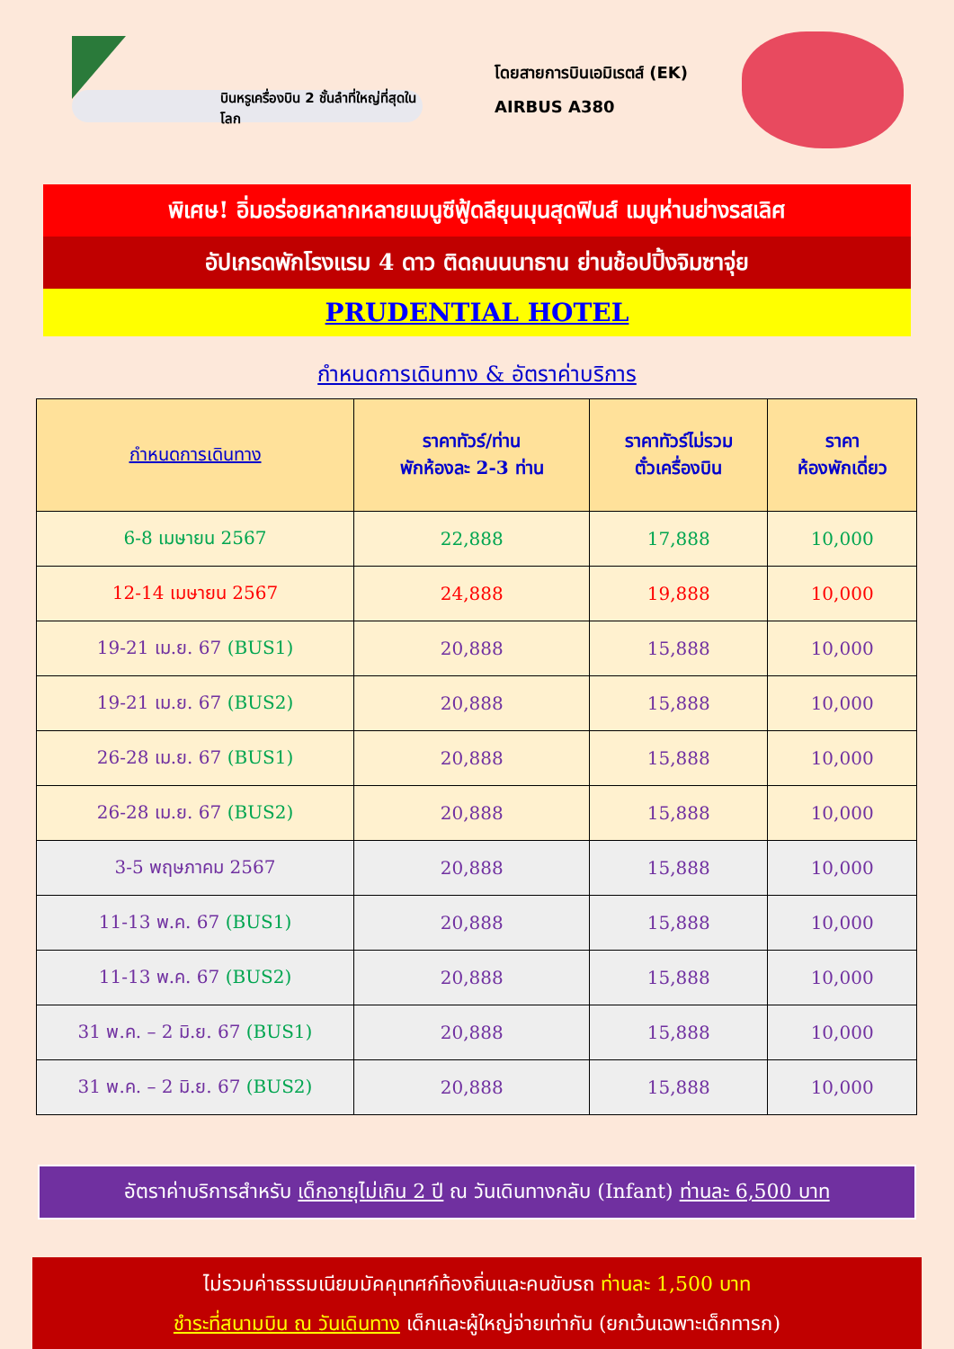บินหรูเครื่องบิน 2 ชั้นลำที่ใหญ่ที่สุดในโลก
โดยสายการบินเอมิเรตส์ (EK)
AIRBUS A380
พิเศษ! อิ่มอร่อยหลากหลายเมนูซีฟู้ดลียุนมุนสุดฟินส์ เมนูห่านย่างรสเลิศ
อัปเกรดพักโรงแรม 4 ดาว ติดถนนนาธาน ย่านช้อปปิ้งจิมซาจุ่ย
PRUDENTIAL HOTEL
กำหนดการเดินทาง & อัตราค่าบริการ
| กำหนดการเดินทาง | ราคาทัวร์/ท่าน พักห้องละ 2-3 ท่าน | ราคาทัวร์ไม่รวม ตั๋วเครื่องบิน | ราคา ห้องพักเดี่ยว |
| --- | --- | --- | --- |
| 6-8 เมษายน 2567 | 22,888 | 17,888 | 10,000 |
| 12-14 เมษายน 2567 | 24,888 | 19,888 | 10,000 |
| 19-21 เม.ย. 67 (BUS1) | 20,888 | 15,888 | 10,000 |
| 19-21 เม.ย. 67 (BUS2) | 20,888 | 15,888 | 10,000 |
| 26-28 เม.ย. 67 (BUS1) | 20,888 | 15,888 | 10,000 |
| 26-28 เม.ย. 67 (BUS2) | 20,888 | 15,888 | 10,000 |
| 3-5 พฤษภาคม 2567 | 20,888 | 15,888 | 10,000 |
| 11-13 พ.ค. 67 (BUS1) | 20,888 | 15,888 | 10,000 |
| 11-13 พ.ค. 67 (BUS2) | 20,888 | 15,888 | 10,000 |
| 31 พ.ค. – 2 มิ.ย. 67 (BUS1) | 20,888 | 15,888 | 10,000 |
| 31 พ.ค. – 2 มิ.ย. 67 (BUS2) | 20,888 | 15,888 | 10,000 |
อัตราค่าบริการสำหรับ เด็กอายุไม่เกิน 2 ปี ณ วันเดินทางกลับ (Infant) ท่านละ 6,500 บาท
ไม่รวมค่าธรรมเนียมมัคคุเทศก์ท้องถิ่นและคนขับรถ ท่านละ 1,500 บาท
ชำระที่สนามบิน ณ วันเดินทาง เด็กและผู้ใหญ่จ่ายเท่ากัน (ยกเว้นเฉพาะเด็กทารก)